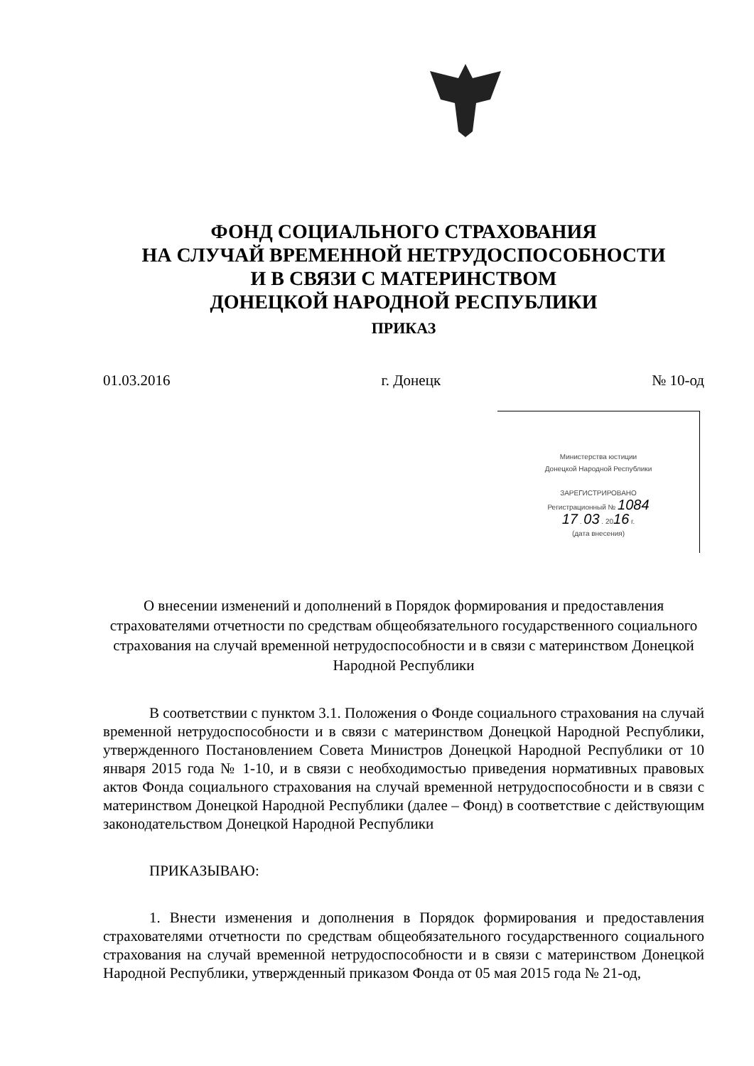ФОНД СОЦИАЛЬНОГО СТРАХОВАНИЯ
НА СЛУЧАЙ ВРЕМЕННОЙ НЕТРУДОСПОСОБНОСТИ
И В СВЯЗИ С МАТЕРИНСТВОМ
ДОНЕЦКОЙ НАРОДНОЙ РЕСПУБЛИКИ
ПРИКАЗ
01.03.2016 г. Донецк № 10-од
Министерства юстиции
Донецкой Народной Республики
ЗАРЕГИСТРИРОВАНО
Регистрационный № 1084
17 . 03 . 2016 г.
(дата внесения)
О внесении изменений и дополнений в Порядок формирования и предоставления страхователями отчетности по средствам общеобязательного государственного социального страхования на случай временной нетрудоспособности и в связи с материнством Донецкой Народной Республики
В соответствии с пунктом 3.1. Положения о Фонде социального страхования на случай временной нетрудоспособности и в связи с материнством Донецкой Народной Республики, утвержденного Постановлением Совета Министров Донецкой Народной Республики от 10 января 2015 года № 1-10, и в связи с необходимостью приведения нормативных правовых актов Фонда социального страхования на случай временной нетрудоспособности и в связи с материнством Донецкой Народной Республики (далее – Фонд) в соответствие с действующим законодательством Донецкой Народной Республики
ПРИКАЗЫВАЮ:
1. Внести изменения и дополнения в Порядок формирования и предоставления страхователями отчетности по средствам общеобязательного государственного социального страхования на случай временной нетрудоспособности и в связи с материнством Донецкой Народной Республики, утвержденный приказом Фонда от 05 мая 2015 года № 21-од,